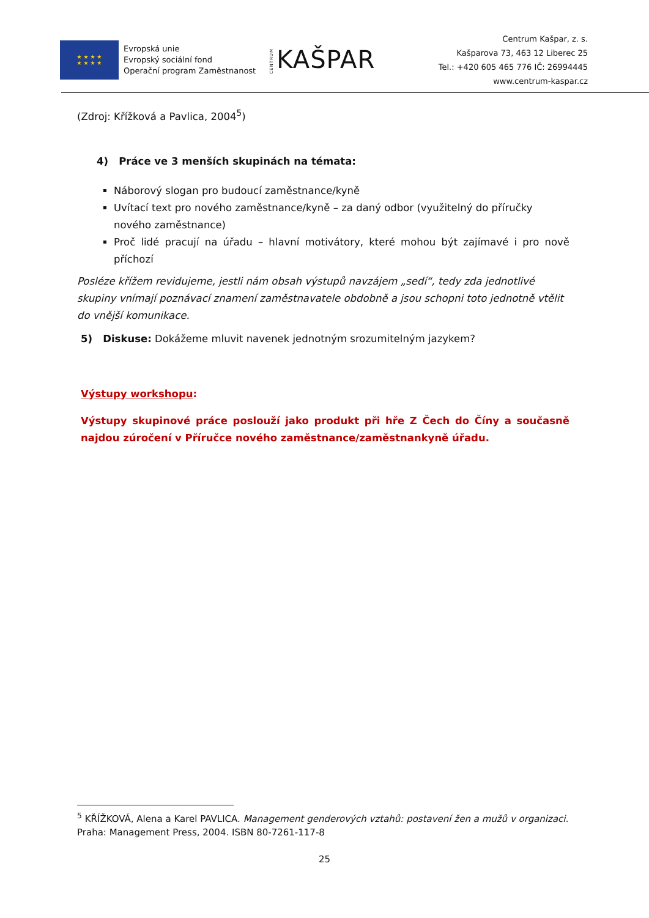★ ★ ★ ★
★ ★ ★ ★
Evropská unie
Evropský sociální fond
Operační program Zaměstnanost
CENTRUM KAŠPAR
Centrum Kašpar, z. s.
Kašparova 73, 463 12 Liberec 25
Tel.: +420 605 465 776 IČ: 26994445
www.centrum-kaspar.cz
(Zdroj: Křížková a Pavlica, 2004<sup>5</sup>)
4) Práce ve 3 menších skupinách na témata:
Náborový slogan pro budoucí zaměstnance/kyně
Uvítací text pro nového zaměstnance/kyně – za daný odbor (využitelný do příručky nového zaměstnance)
Proč lidé pracují na úřadu – hlavní motivátory, které mohou být zajímavé i pro nově příchozí
Posléze křížem revidujeme, jestli nám obsah výstupů navzájem „sedí“, tedy zda jednotlivé skupiny vnímají poznávací znamení zaměstnavatele obdobně a jsou schopni toto jednotně vtělit do vnější komunikace.
5) Diskuse: Dokážeme mluvit navenek jednotným srozumitelným jazykem?
Výstupy workshopu:
Výstupy skupinové práce poslouží jako produkt při hře Z Čech do Číny a současně najdou zúročení v Příručce nového zaměstnance/zaměstnankyně úřadu.
<sup>5</sup> KŘÍŽKOVÁ, Alena a Karel PAVLICA. Management genderových vztahů: postavení žen a mužů v organizaci. Praha: Management Press, 2004. ISBN 80-7261-117-8
25